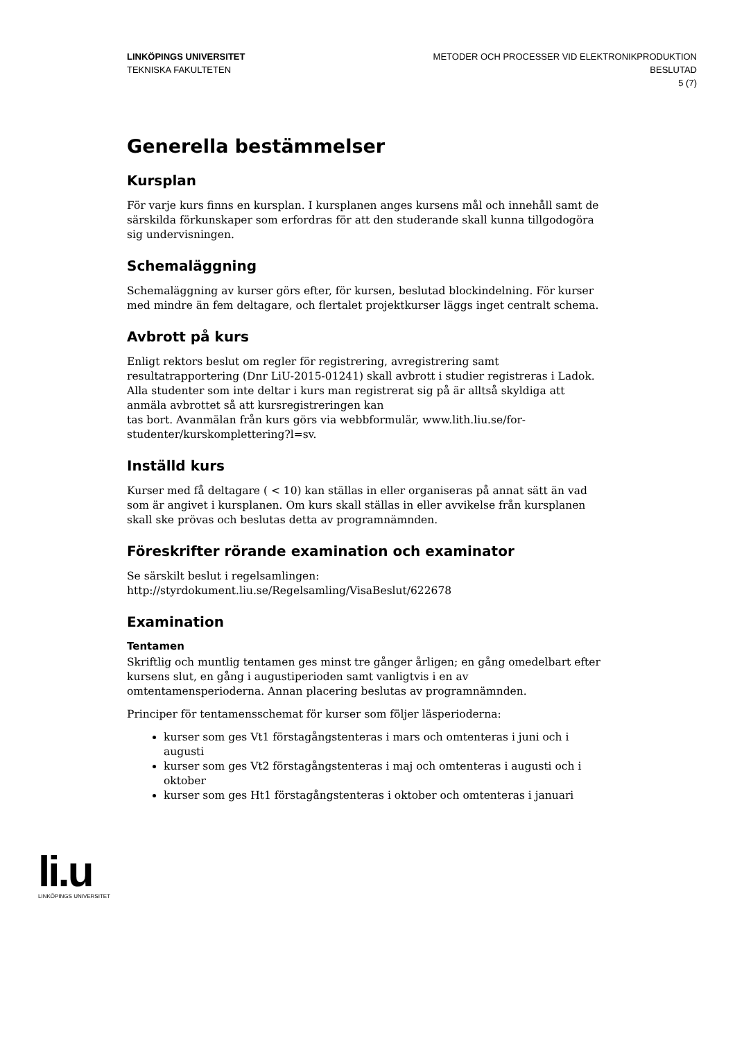LINKÖPINGS UNIVERSITET
TEKNISKA FAKULTETEN
METODER OCH PROCESSER VID ELEKTRONIKPRODUKTION
BESLUTAD
5 (7)
Generella bestämmelser
Kursplan
För varje kurs finns en kursplan. I kursplanen anges kursens mål och innehåll samt de särskilda förkunskaper som erfordras för att den studerande skall kunna tillgodogöra sig undervisningen.
Schemaläggning
Schemaläggning av kurser görs efter, för kursen, beslutad blockindelning. För kurser med mindre än fem deltagare, och flertalet projektkurser läggs inget centralt schema.
Avbrott på kurs
Enligt rektors beslut om regler för registrering, avregistrering samt resultatrapportering (Dnr LiU-2015-01241) skall avbrott i studier registreras i Ladok. Alla studenter som inte deltar i kurs man registrerat sig på är alltså skyldiga att anmäla avbrottet så att kursregistreringen kan
tas bort. Avanmälan från kurs görs via webbformulär, www.lith.liu.se/for-studenter/kurskomplettering?l=sv.
Inställd kurs
Kurser med få deltagare ( < 10) kan ställas in eller organiseras på annat sätt än vad som är angivet i kursplanen. Om kurs skall ställas in eller avvikelse från kursplanen skall ske prövas och beslutas detta av programnämnden.
Föreskrifter rörande examination och examinator
Se särskilt beslut i regelsamlingen:
http://styrdokument.liu.se/Regelsamling/VisaBeslut/622678
Examination
Tentamen
Skriftlig och muntlig tentamen ges minst tre gånger årligen; en gång omedelbart efter kursens slut, en gång i augustiperioden samt vanligtvis i en av omtentamensperioderna. Annan placering beslutas av programnämnden.
Principer för tentamensschemat för kurser som följer läsperioderna:
kurser som ges Vt1 förstagångstenteras i mars och omtenteras i juni och i augusti
kurser som ges Vt2 förstagångstenteras i maj och omtenteras i augusti och i oktober
kurser som ges Ht1 förstagångstenteras i oktober och omtenteras i januari
li.u
LINKÖPINGS UNIVERSITET